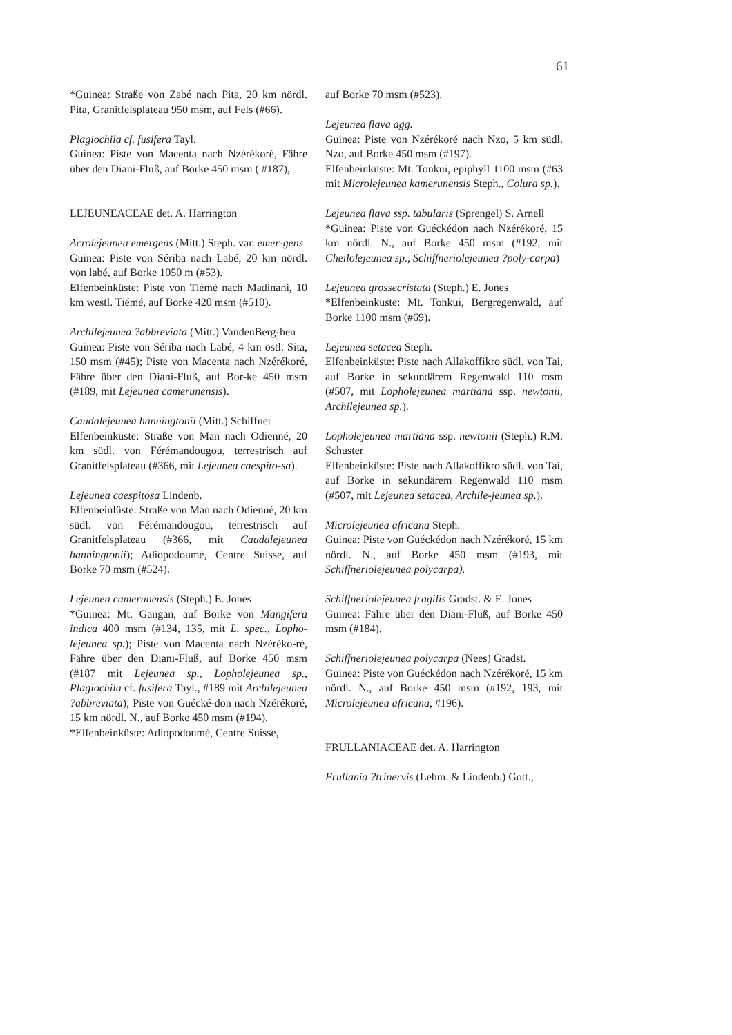61
*Guinea: Straße von Zabé nach Pita, 20 km nördl. Pita, Granitfelsplateau 950 msm, auf Fels (#66).
Plagiochila cf. fusifera Tayl.
Guinea: Piste von Macenta nach Nzérékoré, Fähre über den Diani-Fluß, auf Borke 450 msm ( #187),
LEJEUNEACEAE det. A. Harrington
Acrolejeunea emergens (Mitt.) Steph. var. emer-gens
Guinea: Piste von Sériba nach Labé, 20 km nördl. von labé, auf Borke 1050 m (#53).
Elfenbeinküste: Piste von Tiémé nach Madinani, 10 km westl. Tiémé, auf Borke 420 msm (#510).
Archilejeunea ?abbreviata (Mitt.) VandenBerg-hen
Guinea: Piste von Sériba nach Labé, 4 km östl. Sita, 150 msm (#45); Piste von Macenta nach Nzérékoré, Fähre über den Diani-Fluß, auf Bor-ke 450 msm (#189, mit Lejeunea camerunensis).
Caudalejeunea hanningtonii (Mitt.) Schiffner
Elfenbeinküste: Straße von Man nach Odienné, 20 km südl. von Férémandougou, terrestrisch auf Granitfelsplateau (#366, mit Lejeunea caespito-sa).
Lejeunea caespitosa Lindenb.
Elfenbeinlüste: Straße von Man nach Odienné, 20 km südl. von Férémandougou, terrestrisch auf Granitfelsplateau (#366, mit Caudalejeunea hanningtonii); Adiopodoumé, Centre Suisse, auf Borke 70 msm (#524).
Lejeunea camerunensis (Steph.) E. Jones
*Guinea: Mt. Gangan, auf Borke von Mangifera indica 400 msm (#134, 135, mit L. spec., Lopho-lejeunea sp.); Piste von Macenta nach Nzéréko-ré, Fähre über den Diani-Fluß, auf Borke 450 msm (#187 mit Lejeunea sp., Lopholejeunea sp., Plagiochila cf. fusifera Tayl., #189 mit Archilejeunea ?abbreviata); Piste von Guécké-don nach Nzérékoré, 15 km nördl. N., auf Borke 450 msm (#194).
*Elfenbeinküste: Adiopodoumé, Centre Suisse,
auf Borke 70 msm (#523).
Lejeunea flava agg.
Guinea: Piste von Nzérékoré nach Nzo, 5 km südl. Nzo, auf Borke 450 msm (#197).
Elfenbeinküste: Mt. Tonkui, epiphyll 1100 msm (#63 mit Microlejeunea kamerunensis Steph., Colura sp.).
Lejeunea flava ssp. tabularis (Sprengel) S. Arnell
*Guinea: Piste von Guéckédon nach Nzérékoré, 15 km nördl. N., auf Borke 450 msm (#192, mit Cheilolejeunea sp., Schiffneriolejeunea ?poly-carpa)
Lejeunea grossecristata (Steph.) E. Jones
*Elfenbeinküste: Mt. Tonkui, Bergregenwald, auf Borke 1100 msm (#69).
Lejeunea setacea Steph.
Elfenbeinküste: Piste nach Allakoffikro südl. von Tai, auf Borke in sekundärem Regenwald 110 msm (#507, mit Lopholejeunea martiana ssp. newtonii, Archilejeunea sp.).
Lopholejeunea martiana ssp. newtonii (Steph.) R.M. Schuster
Elfenbeinküste: Piste nach Allakoffikro südl. von Tai, auf Borke in sekundärem Regenwald 110 msm (#507, mit Lejeunea setacea, Archile-jeunea sp.).
Microlejeunea africana Steph.
Guinea: Piste von Guéckédon nach Nzérékoré, 15 km nördl. N., auf Borke 450 msm (#193, mit Schiffneriolejeunea polycarpa).
Schiffneriolejeunea fragilis Gradst. & E. Jones
Guinea: Fähre über den Diani-Fluß, auf Borke 450 msm (#184).
Schiffneriolejeunea polycarpa (Nees) Gradst.
Guinea: Piste von Guéckédon nach Nzérékoré, 15 km nördl. N., auf Borke 450 msm (#192, 193, mit Microlejeunea africana, #196).
FRULLANIACEAE det. A. Harrington
Frullania ?trinervis (Lehm. & Lindenb.) Gott.,